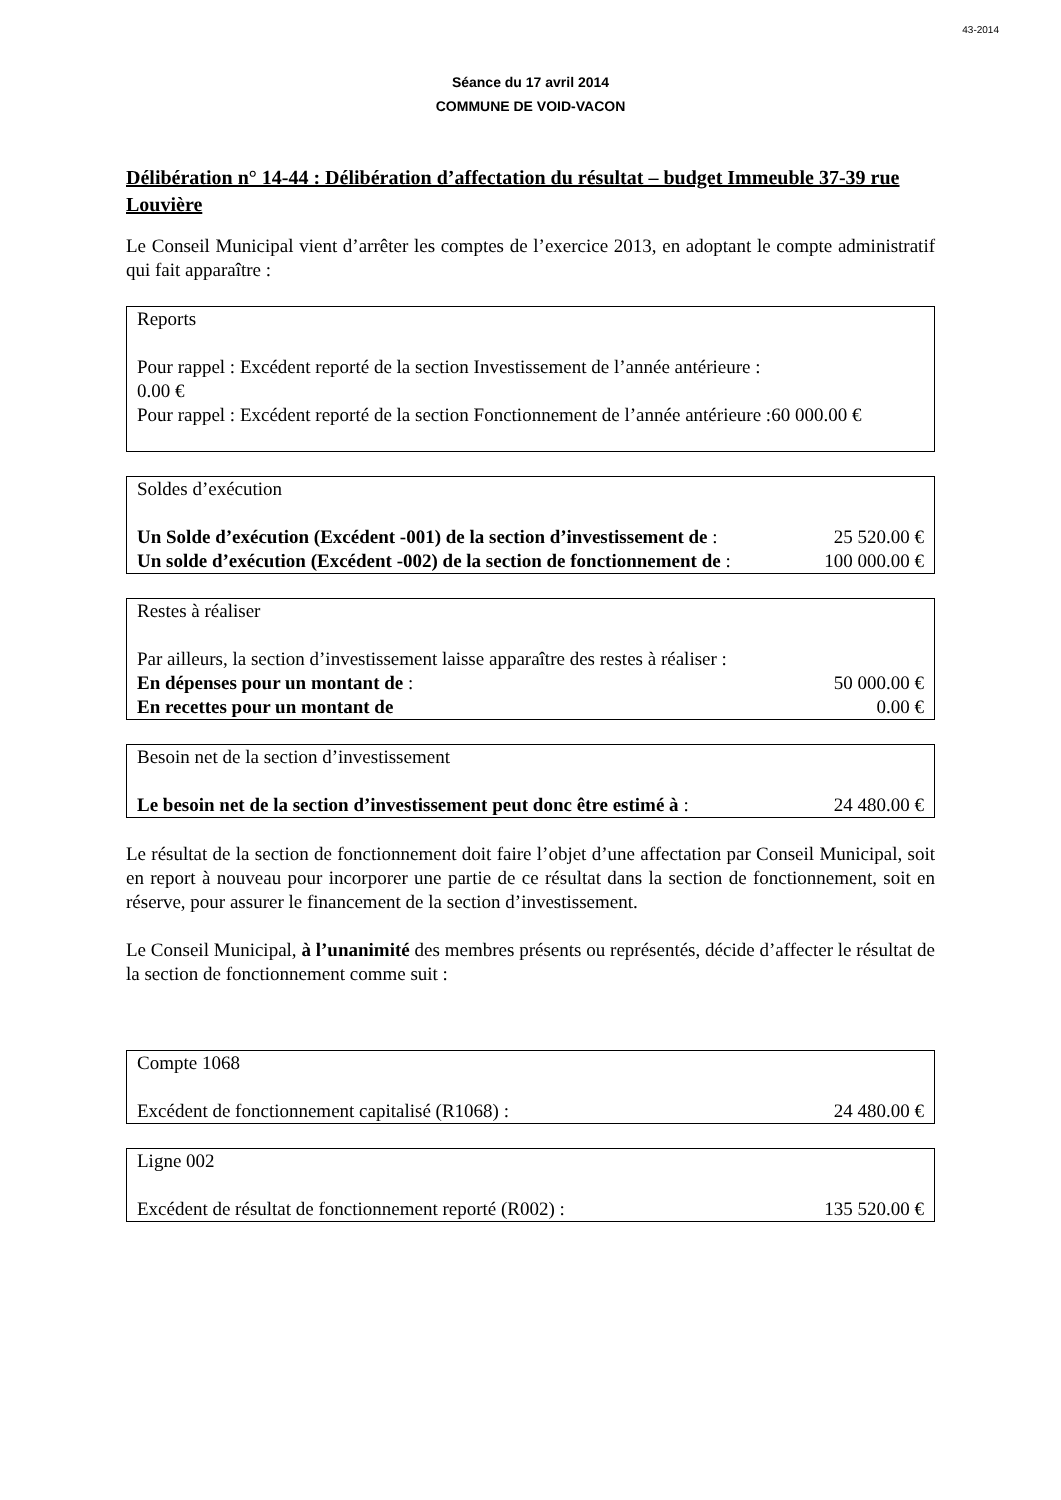43-2014
Séance du 17 avril 2014
COMMUNE DE VOID-VACON
Délibération n° 14-44 : Délibération d’affectation du résultat – budget Immeuble 37-39 rue Louvière
Le Conseil Municipal vient d’arrêter les comptes de l’exercice 2013, en adoptant le compte administratif qui fait apparaître :
| Reports Pour rappel : Excédent reporté de la section Investissement de l’année antérieure : 0.00 € Pour rappel : Excédent reporté de la section Fonctionnement de l’année antérieure :60 000.00 € |
| Soldes d’exécution | |
| Un Solde d’exécution (Excédent -001) de la section d’investissement de : | 25 520.00 € |
| Un solde d’exécution (Excédent -002) de la section de fonctionnement de : | 100 000.00 € |
| Restes à réaliser Par ailleurs, la section d’investissement laisse apparaître des restes à réaliser : | |
| En dépenses pour un montant de : | 50 000.00 € |
| En recettes pour un montant de | 0.00 € |
| Besoin net de la section d’investissement | |
| Le besoin net de la section d’investissement peut donc être estimé à : | 24 480.00 € |
Le résultat de la section de fonctionnement doit faire l’objet d’une affectation par Conseil Municipal, soit en report à nouveau pour incorporer une partie de ce résultat dans la section de fonctionnement, soit en réserve, pour assurer le financement de la section d’investissement.
Le Conseil Municipal, à l’unanimité des membres présents ou représentés, décide d’affecter le résultat de la section de fonctionnement comme suit :
| Compte 1068 | |
| Excédent de fonctionnement capitalisé (R1068) : | 24 480.00 € |
| Ligne 002 | |
| Excédent de résultat de fonctionnement reporté (R002) : | 135 520.00 € |